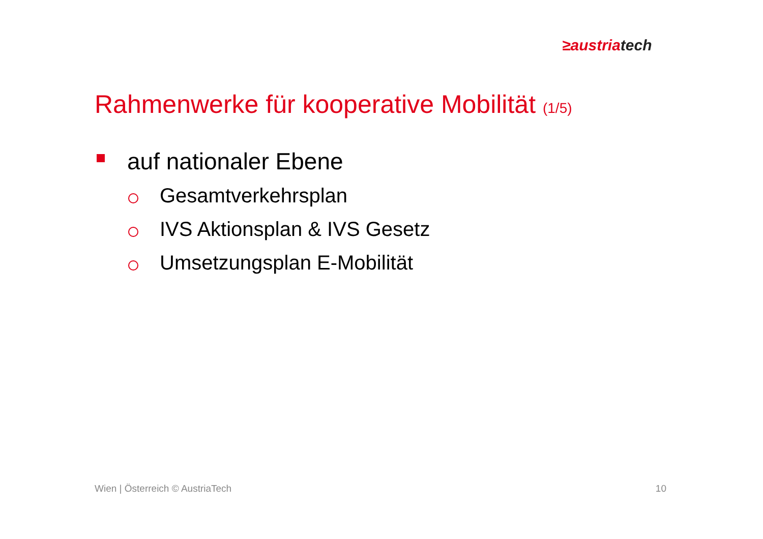≥austriatech
Rahmenwerke für kooperative Mobilität (1/5)
auf nationaler Ebene
Gesamtverkehrsplan
IVS Aktionsplan & IVS Gesetz
Umsetzungsplan E-Mobilität
Wien | Österreich © AustriaTech 10